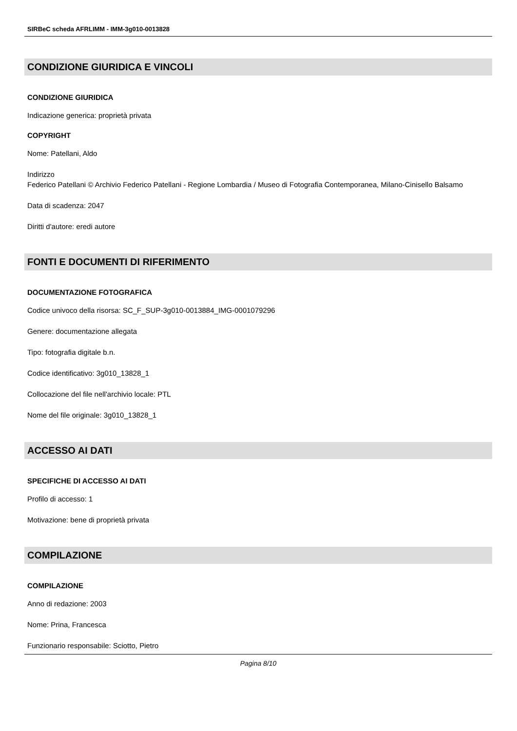SIRBeC scheda AFRLIMM - IMM-3g010-0013828
CONDIZIONE GIURIDICA E VINCOLI
CONDIZIONE GIURIDICA
Indicazione generica: proprietà privata
COPYRIGHT
Nome: Patellani, Aldo
Indirizzo
Federico Patellani © Archivio Federico Patellani - Regione Lombardia / Museo di Fotografia Contemporanea, Milano-Cinisello Balsamo
Data di scadenza: 2047
Diritti d'autore: eredi autore
FONTI E DOCUMENTI DI RIFERIMENTO
DOCUMENTAZIONE FOTOGRAFICA
Codice univoco della risorsa: SC_F_SUP-3g010-0013884_IMG-0001079296
Genere: documentazione allegata
Tipo: fotografia digitale b.n.
Codice identificativo: 3g010_13828_1
Collocazione del file nell'archivio locale: PTL
Nome del file originale: 3g010_13828_1
ACCESSO AI DATI
SPECIFICHE DI ACCESSO AI DATI
Profilo di accesso: 1
Motivazione: bene di proprietà privata
COMPILAZIONE
COMPILAZIONE
Anno di redazione: 2003
Nome: Prina, Francesca
Funzionario responsabile: Sciotto, Pietro
Pagina 8/10